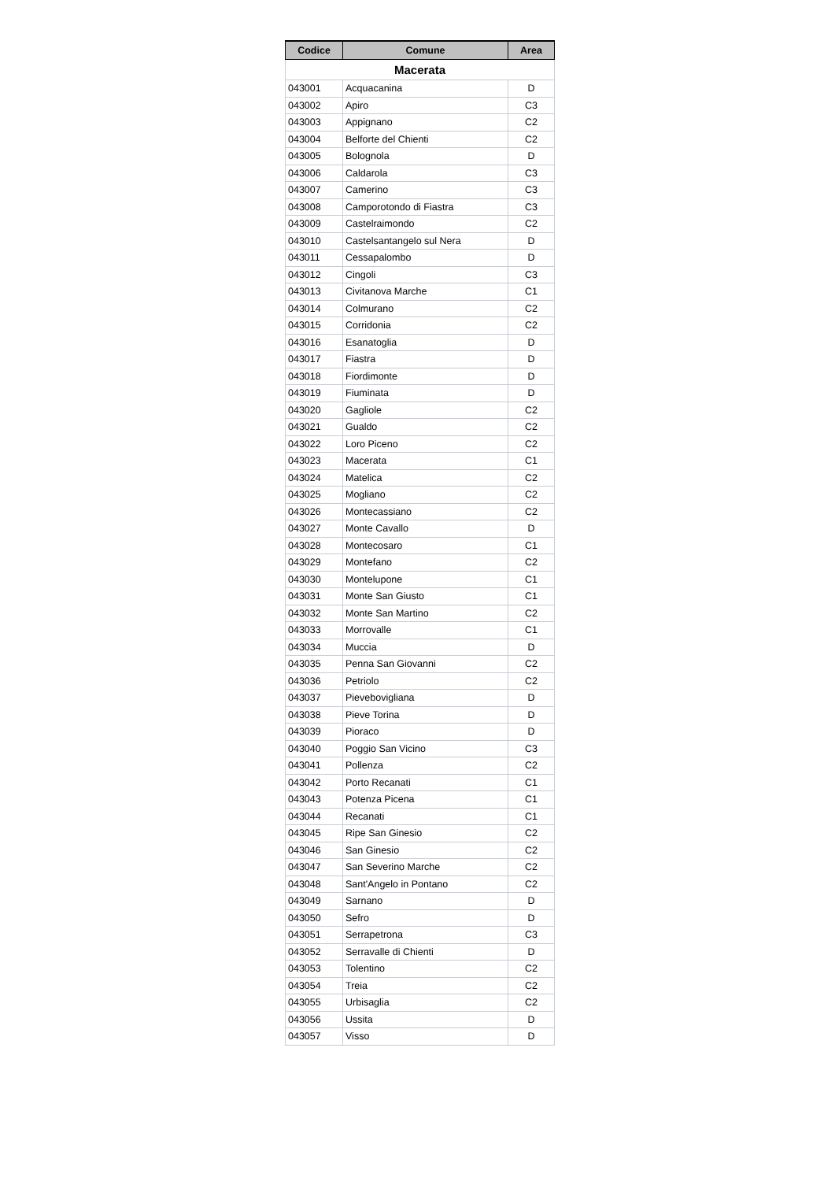| Codice | Comune | Area |
| --- | --- | --- |
| Macerata | | |
| 043001 | Acquacanina | D |
| 043002 | Apiro | C3 |
| 043003 | Appignano | C2 |
| 043004 | Belforte del Chienti | C2 |
| 043005 | Bolognola | D |
| 043006 | Caldarola | C3 |
| 043007 | Camerino | C3 |
| 043008 | Camporotondo di Fiastra | C3 |
| 043009 | Castelraimondo | C2 |
| 043010 | Castelsantangelo sul Nera | D |
| 043011 | Cessapalombo | D |
| 043012 | Cingoli | C3 |
| 043013 | Civitanova Marche | C1 |
| 043014 | Colmurano | C2 |
| 043015 | Corridonia | C2 |
| 043016 | Esanatoglia | D |
| 043017 | Fiastra | D |
| 043018 | Fiordimonte | D |
| 043019 | Fiuminata | D |
| 043020 | Gagliole | C2 |
| 043021 | Gualdo | C2 |
| 043022 | Loro Piceno | C2 |
| 043023 | Macerata | C1 |
| 043024 | Matelica | C2 |
| 043025 | Mogliano | C2 |
| 043026 | Montecassiano | C2 |
| 043027 | Monte Cavallo | D |
| 043028 | Montecosaro | C1 |
| 043029 | Montefano | C2 |
| 043030 | Montelupone | C1 |
| 043031 | Monte San Giusto | C1 |
| 043032 | Monte San Martino | C2 |
| 043033 | Morrovalle | C1 |
| 043034 | Muccia | D |
| 043035 | Penna San Giovanni | C2 |
| 043036 | Petriolo | C2 |
| 043037 | Pievebovigliana | D |
| 043038 | Pieve Torina | D |
| 043039 | Pioraco | D |
| 043040 | Poggio San Vicino | C3 |
| 043041 | Pollenza | C2 |
| 043042 | Porto Recanati | C1 |
| 043043 | Potenza Picena | C1 |
| 043044 | Recanati | C1 |
| 043045 | Ripe San Ginesio | C2 |
| 043046 | San Ginesio | C2 |
| 043047 | San Severino Marche | C2 |
| 043048 | Sant'Angelo in Pontano | C2 |
| 043049 | Sarnano | D |
| 043050 | Sefro | D |
| 043051 | Serrapetrona | C3 |
| 043052 | Serravalle di Chienti | D |
| 043053 | Tolentino | C2 |
| 043054 | Treia | C2 |
| 043055 | Urbisaglia | C2 |
| 043056 | Ussita | D |
| 043057 | Visso | D |